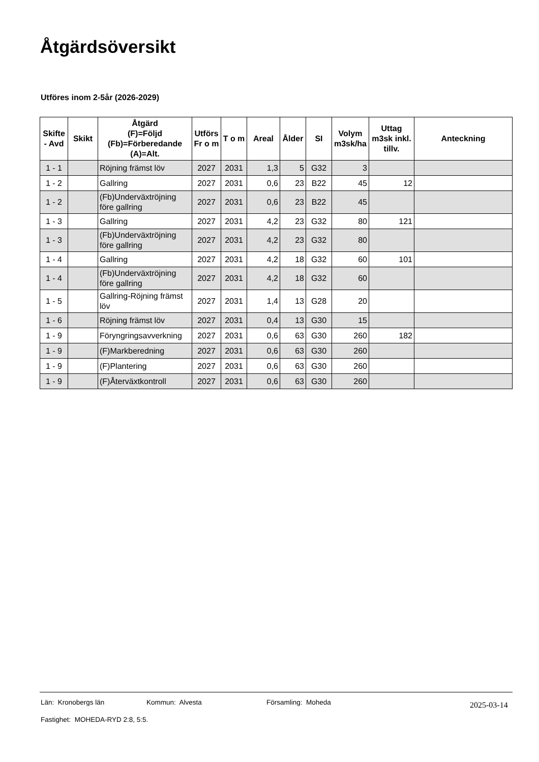Åtgärdsöversikt
Utföres inom 2-5år (2026-2029)
| Skifte - Avd | Skikt | Åtgärd (F)=Följd (Fb)=Förberedande (A)=Alt. | Utförs Fr o m | T o m | Areal | Ålder | SI | Volym m3sk/ha | Uttag m3sk inkl. tillv. | Anteckning |
| --- | --- | --- | --- | --- | --- | --- | --- | --- | --- | --- |
| 1 - 1 | | Röjning främst löv | 2027 | 2031 | 1,3 | 5 | G32 | 3 | | |
| 1 - 2 | | Gallring | 2027 | 2031 | 0,6 | 23 | B22 | 45 | 12 | |
| 1 - 2 | | (Fb)Underväxtröjning före gallring | 2027 | 2031 | 0,6 | 23 | B22 | 45 | | |
| 1 - 3 | | Gallring | 2027 | 2031 | 4,2 | 23 | G32 | 80 | 121 | |
| 1 - 3 | | (Fb)Underväxtröjning före gallring | 2027 | 2031 | 4,2 | 23 | G32 | 80 | | |
| 1 - 4 | | Gallring | 2027 | 2031 | 4,2 | 18 | G32 | 60 | 101 | |
| 1 - 4 | | (Fb)Underväxtröjning före gallring | 2027 | 2031 | 4,2 | 18 | G32 | 60 | | |
| 1 - 5 | | Gallring-Röjning främst löv | 2027 | 2031 | 1,4 | 13 | G28 | 20 | | |
| 1 - 6 | | Röjning främst löv | 2027 | 2031 | 0,4 | 13 | G30 | 15 | | |
| 1 - 9 | | Föryngringsavverkning | 2027 | 2031 | 0,6 | 63 | G30 | 260 | 182 | |
| 1 - 9 | | (F)Markberedning | 2027 | 2031 | 0,6 | 63 | G30 | 260 | | |
| 1 - 9 | | (F)Plantering | 2027 | 2031 | 0,6 | 63 | G30 | 260 | | |
| 1 - 9 | | (F)Återväxtkontroll | 2027 | 2031 | 0,6 | 63 | G30 | 260 | | |
Län: Kronobergs län Kommun: Alvesta Församling: Moheda 2025-03-14
Fastighet: MOHEDA-RYD 2:8, 5:5.